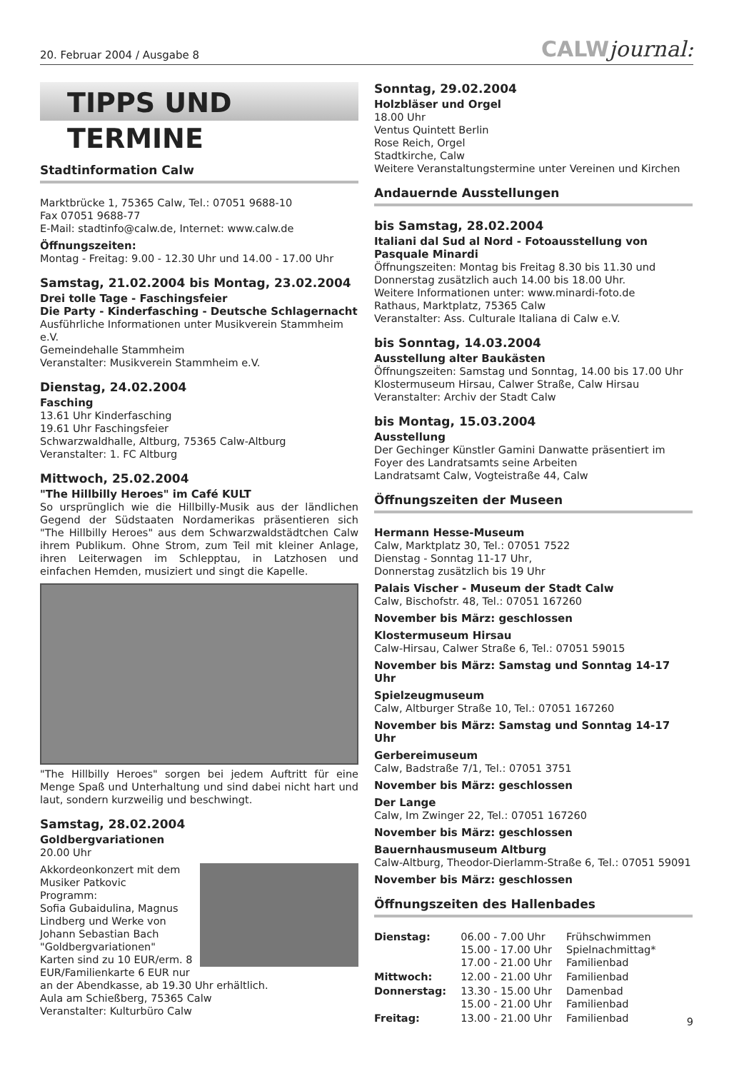20. Februar 2004 / Ausgabe 8
CALWjournal:
TIPPS UND TERMINE
Stadtinformation Calw
Marktbrücke 1, 75365 Calw, Tel.: 07051 9688-10
Fax 07051 9688-77
E-Mail: stadtinfo@calw.de, Internet: www.calw.de
Öffnungszeiten:
Montag - Freitag: 9.00 - 12.30 Uhr und 14.00 - 17.00 Uhr
Samstag, 21.02.2004 bis Montag, 23.02.2004
Drei tolle Tage - Faschingsfeier
Die Party - Kinderfasching - Deutsche Schlagernacht
Ausführliche Informationen unter Musikverein Stammheim e.V.
Gemeindehalle Stammheim
Veranstalter: Musikverein Stammheim e.V.
Dienstag, 24.02.2004
Fasching
13.61 Uhr Kinderfasching
19.61 Uhr Faschingsfeier
Schwarzwaldhalle, Altburg, 75365 Calw-Altburg
Veranstalter: 1. FC Altburg
Mittwoch, 25.02.2004
"The Hillbilly Heroes" im Café KULT
So ursprünglich wie die Hillbilly-Musik aus der ländlichen Gegend der Südstaaten Nordamerikas präsentieren sich "The Hillbilly Heroes" aus dem Schwarzwaldstädtchen Calw ihrem Publikum. Ohne Strom, zum Teil mit kleiner Anlage, ihren Leiterwagen im Schlepptau, in Latzhosen und einfachen Hemden, musiziert und singt die Kapelle.
"The Hillbilly Heroes" sorgen bei jedem Auftritt für eine Menge Spaß und Unterhaltung und sind dabei nicht hart und laut, sondern kurzweilig und beschwingt.
Samstag, 28.02.2004
Goldbergvariationen
20.00 Uhr
Akkordeonkonzert mit dem Musiker Patkovic
Programm:
Sofia Gubaidulina, Magnus Lindberg und Werke von Johann Sebastian Bach "Goldbergvariationen"
Karten sind zu 10 EUR/erm. 8 EUR/Familienkarte 6 EUR nur an der Abendkasse, ab 19.30 Uhr erhältlich.
Aula am Schießberg, 75365 Calw
Veranstalter: Kulturbüro Calw
Sonntag, 29.02.2004
Holzbläser und Orgel
18.00 Uhr
Ventus Quintett Berlin
Rose Reich, Orgel
Stadtkirche, Calw
Weitere Veranstaltungstermine unter Vereinen und Kirchen
Andauernde Ausstellungen
bis Samstag, 28.02.2004
Italiani dal Sud al Nord - Fotoausstellung von Pasquale Minardi
Öffnungszeiten: Montag bis Freitag 8.30 bis 11.30 und Donnerstag zusätzlich auch 14.00 bis 18.00 Uhr.
Weitere Informationen unter: www.minardi-foto.de
Rathaus, Marktplatz, 75365 Calw
Veranstalter: Ass. Culturale Italiana di Calw e.V.
bis Sonntag, 14.03.2004
Ausstellung alter Baukästen
Öffnungszeiten: Samstag und Sonntag, 14.00 bis 17.00 Uhr
Klostermuseum Hirsau, Calwer Straße, Calw Hirsau
Veranstalter: Archiv der Stadt Calw
bis Montag, 15.03.2004
Ausstellung
Der Gechinger Künstler Gamini Danwatte präsentiert im Foyer des Landratsamts seine Arbeiten
Landratsamt Calw, Vogteistraße 44, Calw
Öffnungszeiten der Museen
Hermann Hesse-Museum
Calw, Marktplatz 30, Tel.: 07051 7522
Dienstag - Sonntag 11-17 Uhr,
Donnerstag zusätzlich bis 19 Uhr
Palais Vischer - Museum der Stadt Calw
Calw, Bischofstr. 48, Tel.: 07051 167260
November bis März: geschlossen
Klostermuseum Hirsau
Calw-Hirsau, Calwer Straße 6, Tel.: 07051 59015
November bis März: Samstag und Sonntag 14-17 Uhr
Spielzeugmuseum
Calw, Altburger Straße 10, Tel.: 07051 167260
November bis März: Samstag und Sonntag 14-17 Uhr
Gerbereimuseum
Calw, Badstraße 7/1, Tel.: 07051 3751
November bis März: geschlossen
Der Lange
Calw, Im Zwinger 22, Tel.: 07051 167260
November bis März: geschlossen
Bauernhausmuseum Altburg
Calw-Altburg, Theodor-Dierlamm-Straße 6, Tel.: 07051 59091
November bis März: geschlossen
Öffnungszeiten des Hallenbades
| Dienstag: | 06.00 - 7.00 Uhr 15.00 - 17.00 Uhr 17.00 - 21.00 Uhr | Frühschwimmen Spielnachmittag* Familienbad |
| Mittwoch: | 12.00 - 21.00 Uhr | Familienbad |
| Donnerstag: | 13.30 - 15.00 Uhr 15.00 - 21.00 Uhr | Damenbad Familienbad |
| Freitag: | 13.00 - 21.00 Uhr | Familienbad |
9